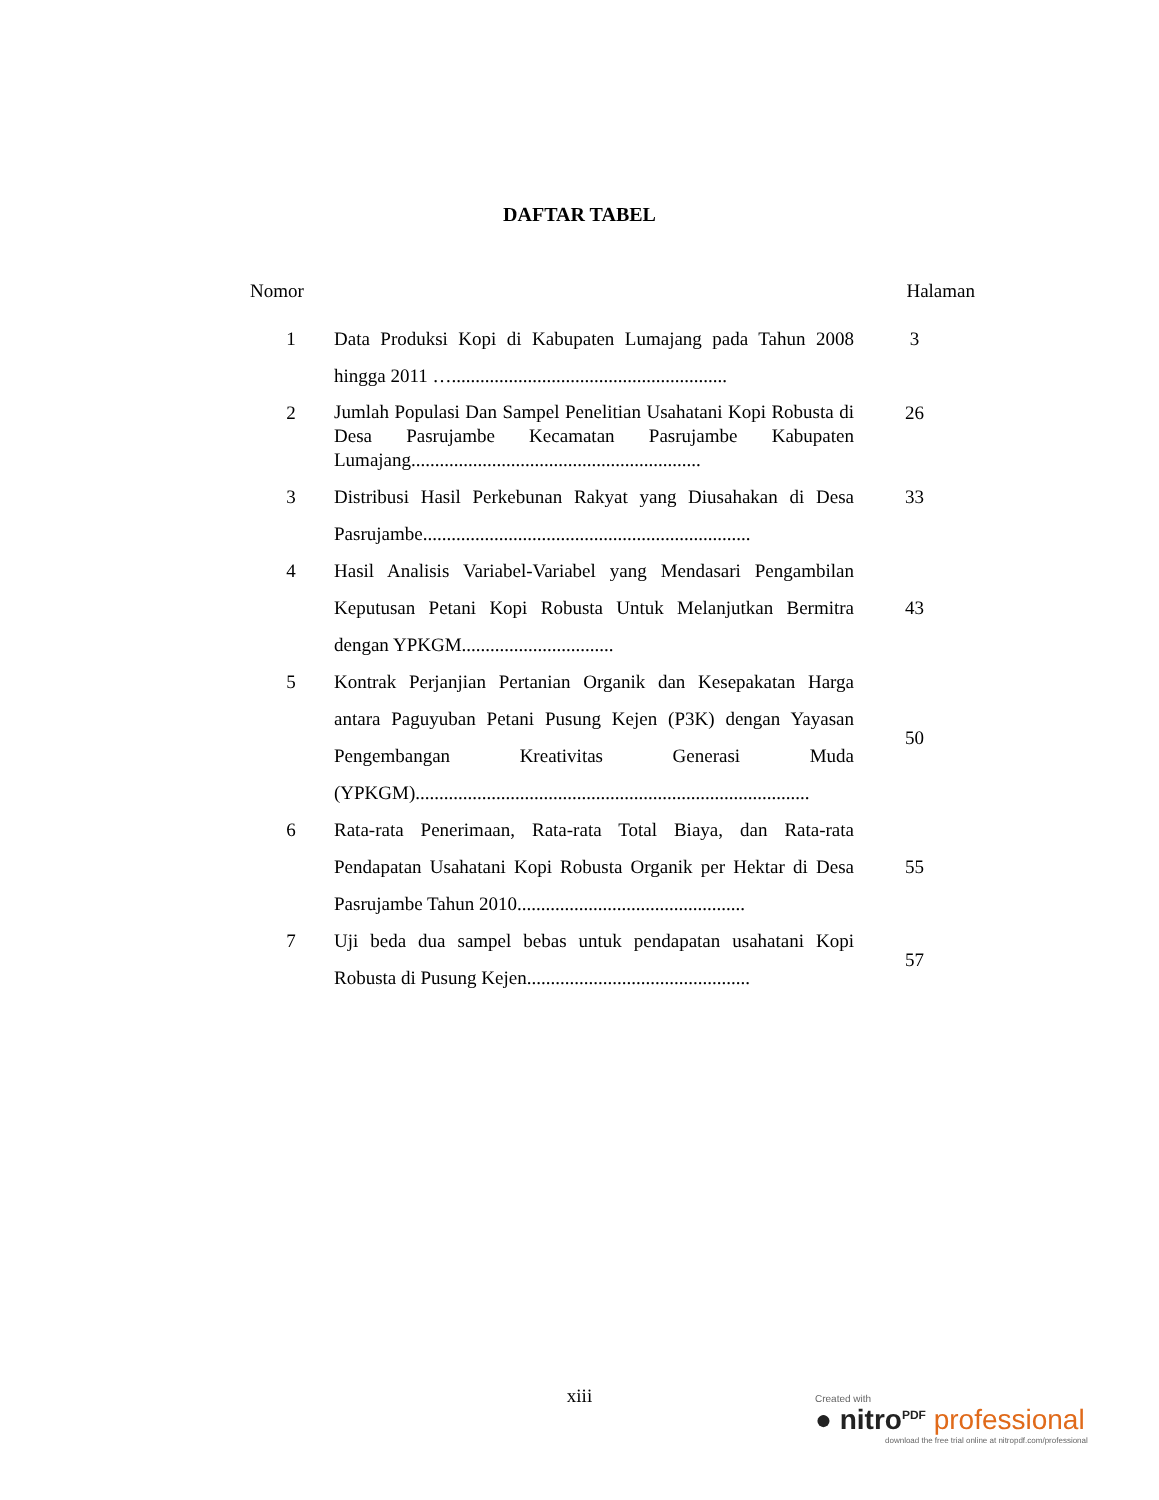DAFTAR TABEL
| Nomor | | Halaman |
| --- | --- | --- |
| 1 | Data Produksi Kopi di Kabupaten Lumajang pada Tahun 2008 hingga 2011 ….......................................................... | 3 |
| 2 | Jumlah Populasi Dan Sampel Penelitian Usahatani Kopi Robusta di Desa Pasrujambe Kecamatan Pasrujambe Kabupaten Lumajang............................................................. | 26 |
| 3 | Distribusi Hasil Perkebunan Rakyat yang Diusahakan di Desa Pasrujambe..................................................................... | 33 |
| 4 | Hasil Analisis Variabel-Variabel yang Mendasari Pengambilan Keputusan Petani Kopi Robusta Untuk Melanjutkan Bermitra dengan YPKGM................................ | 43 |
| 5 | Kontrak Perjanjian Pertanian Organik dan Kesepakatan Harga antara Paguyuban Petani Pusung Kejen (P3K) dengan Yayasan Pengembangan Kreativitas Generasi Muda (YPKGM)................................................................................... | 50 |
| 6 | Rata-rata Penerimaan, Rata-rata Total Biaya, dan Rata-rata Pendapatan Usahatani Kopi Robusta Organik per Hektar di Desa Pasrujambe Tahun 2010................................................ | 55 |
| 7 | Uji beda dua sampel bebas untuk pendapatan usahatani Kopi Robusta di Pusung Kejen............................................... | 57 |
xiii
Created with
● nitro<sup>PDF</sup> professional
download the free trial online at nitropdf.com/professional